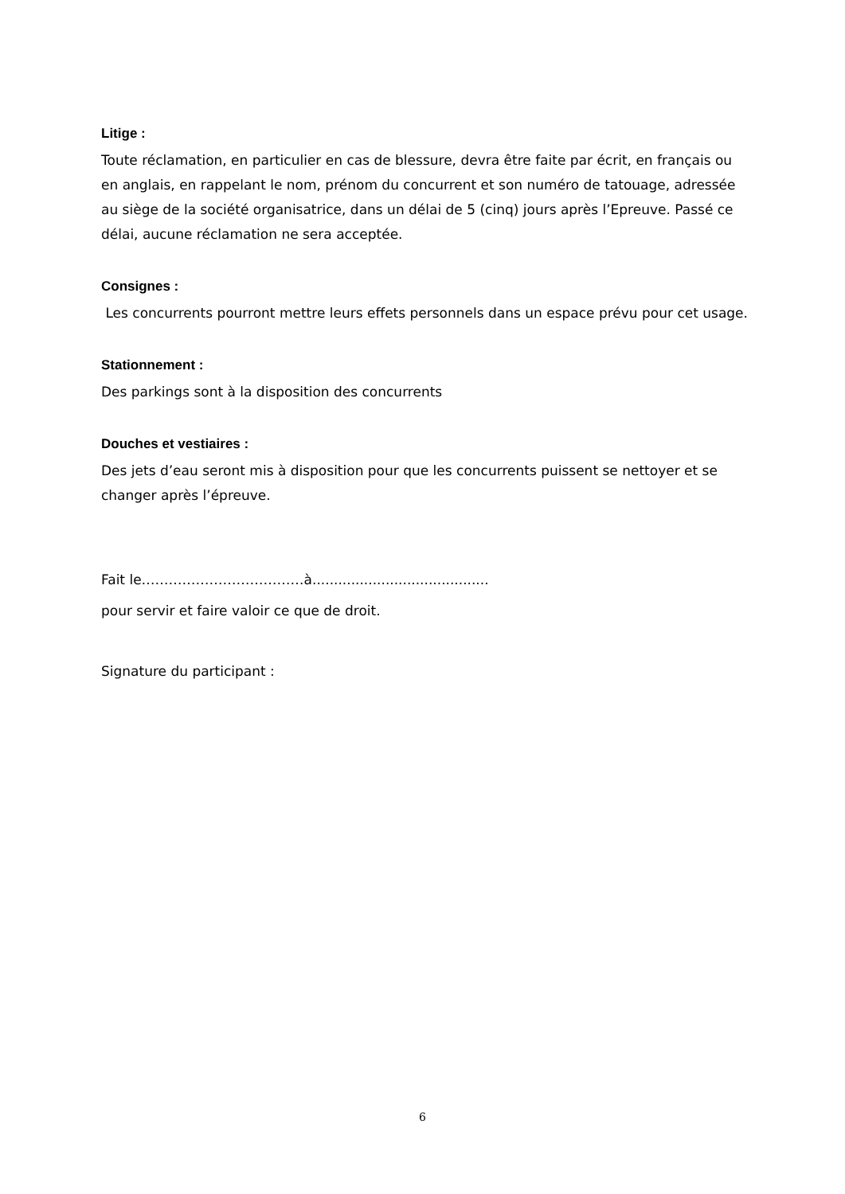Litige :
Toute réclamation, en particulier en cas de blessure, devra être faite par écrit, en français ou en anglais, en rappelant le nom, prénom du concurrent et son numéro de tatouage, adressée au siège de la société organisatrice, dans un délai de 5 (cinq) jours après l’Epreuve. Passé ce délai, aucune réclamation ne sera acceptée.
Consignes :
Les concurrents pourront mettre leurs effets personnels dans un espace prévu pour cet usage.
Stationnement :
Des parkings sont à la disposition des concurrents
Douches et vestiaires :
Des jets d’eau seront mis à disposition pour que les concurrents puissent se nettoyer et se changer après l’épreuve.
Fait le………………………………à.........................................
pour servir et faire valoir ce que de droit.
Signature du participant :
6